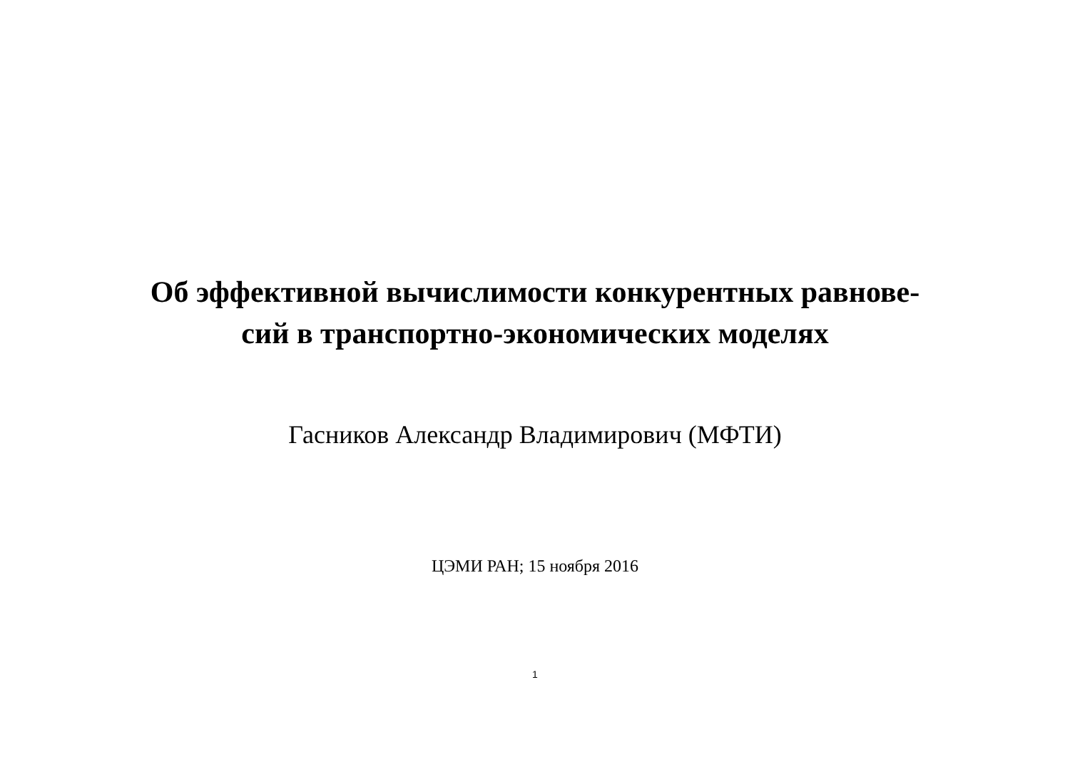Об эффективной вычислимости конкурентных равнове-
сий в транспортно-экономических моделях
Гасников Александр Владимирович (МФТИ)
ЦЭМИ РАН; 15 ноября 2016
1